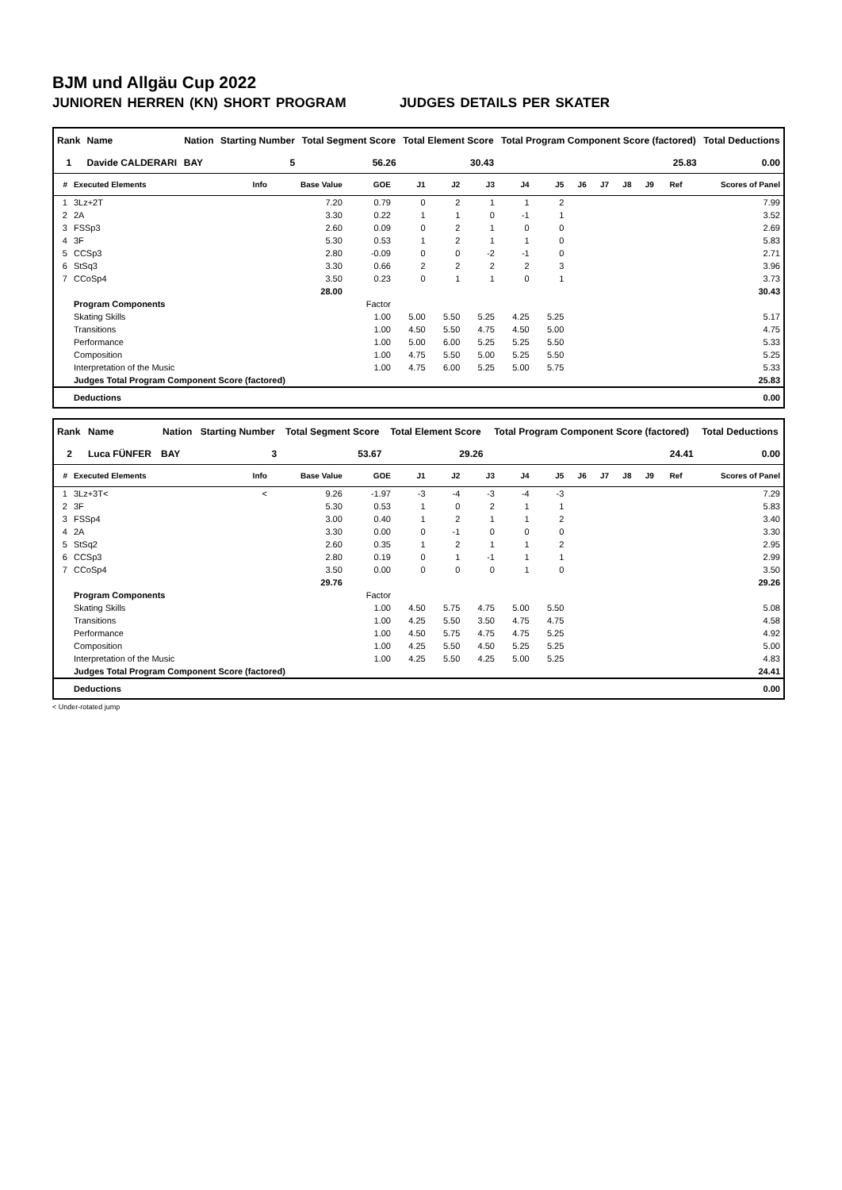BJM und Allgäu Cup 2022
JUNIOREN HERREN (KN) SHORT PROGRAM JUDGES DETAILS PER SKATER
| Rank | Name | Nation | Starting Number | Total Segment Score | Total Element Score | Total Program Component Score (factored) | Total Deductions |
| --- | --- | --- | --- | --- | --- | --- | --- |
| 1 | Davide CALDERARI | BAY | 5 | 56.26 | 30.43 | 25.83 | 0.00 |
| # | Executed Elements | Info | Base Value | GOE | J1 | J2 | J3 | J4 | J5 | J6 | J7 | J8 | J9 | Ref | Scores of Panel |
| --- | --- | --- | --- | --- | --- | --- | --- | --- | --- | --- | --- | --- | --- | --- | --- |
| 1 | 3Lz+2T | | 7.20 | 0.79 | 0 | 2 | 1 | 1 | 2 | | | | | | 7.99 |
| 2 | 2A | | 3.30 | 0.22 | 1 | 1 | 0 | -1 | 1 | | | | | | 3.52 |
| 3 | FSSp3 | | 2.60 | 0.09 | 0 | 2 | 1 | 0 | 0 | | | | | | 2.69 |
| 4 | 3F | | 5.30 | 0.53 | 1 | 2 | 1 | 1 | 0 | | | | | | 5.83 |
| 5 | CCSp3 | | 2.80 | -0.09 | 0 | 0 | -2 | -1 | 0 | | | | | | 2.71 |
| 6 | StSq3 | | 3.30 | 0.66 | 2 | 2 | 2 | 2 | 3 | | | | | | 3.96 |
| 7 | CCoSp4 | | 3.50 | 0.23 | 0 | 1 | 1 | 0 | 1 | | | | | | 3.73 |
| | | | 28.00 | | | | | | | | | | | | 30.43 |
| | Program Components | | | Factor | | | | | | | | | | | |
| | Skating Skills | | | 1.00 | 5.00 | 5.50 | 5.25 | 4.25 | 5.25 | | | | | | 5.17 |
| | Transitions | | | 1.00 | 4.50 | 5.50 | 4.75 | 4.50 | 5.00 | | | | | | 4.75 |
| | Performance | | | 1.00 | 5.00 | 6.00 | 5.25 | 5.25 | 5.50 | | | | | | 5.33 |
| | Composition | | | 1.00 | 4.75 | 5.50 | 5.00 | 5.25 | 5.50 | | | | | | 5.25 |
| | Interpretation of the Music | | | 1.00 | 4.75 | 6.00 | 5.25 | 5.00 | 5.75 | | | | | | 5.33 |
| | Judges Total Program Component Score (factored) | | | | | | | | | | | | | | 25.83 |
| | Deductions | | | | | | | | | | | | | | 0.00 |
| Rank | Name | Nation | Starting Number | Total Segment Score | Total Element Score | Total Program Component Score (factored) | Total Deductions |
| --- | --- | --- | --- | --- | --- | --- | --- |
| 2 | Luca FÜNFER | BAY | 3 | 53.67 | 29.26 | 24.41 | 0.00 |
| # | Executed Elements | Info | Base Value | GOE | J1 | J2 | J3 | J4 | J5 | J6 | J7 | J8 | J9 | Ref | Scores of Panel |
| --- | --- | --- | --- | --- | --- | --- | --- | --- | --- | --- | --- | --- | --- | --- | --- |
| 1 | 3Lz+3T< | < | 9.26 | -1.97 | -3 | -4 | -3 | -4 | -3 | | | | | | 7.29 |
| 2 | 3F | | 5.30 | 0.53 | 1 | 0 | 2 | 1 | 1 | | | | | | 5.83 |
| 3 | FSSp4 | | 3.00 | 0.40 | 1 | 2 | 1 | 1 | 2 | | | | | | 3.40 |
| 4 | 2A | | 3.30 | 0.00 | 0 | -1 | 0 | 0 | 0 | | | | | | 3.30 |
| 5 | StSq2 | | 2.60 | 0.35 | 1 | 2 | 1 | 1 | 2 | | | | | | 2.95 |
| 6 | CCSp3 | | 2.80 | 0.19 | 0 | 1 | -1 | 1 | 1 | | | | | | 2.99 |
| 7 | CCoSp4 | | 3.50 | 0.00 | 0 | 0 | 0 | 1 | 0 | | | | | | 3.50 |
| | | | 29.76 | | | | | | | | | | | | 29.26 |
| | Program Components | | | Factor | | | | | | | | | | | |
| | Skating Skills | | | 1.00 | 4.50 | 5.75 | 4.75 | 5.00 | 5.50 | | | | | | 5.08 |
| | Transitions | | | 1.00 | 4.25 | 5.50 | 3.50 | 4.75 | 4.75 | | | | | | 4.58 |
| | Performance | | | 1.00 | 4.50 | 5.75 | 4.75 | 4.75 | 5.25 | | | | | | 4.92 |
| | Composition | | | 1.00 | 4.25 | 5.50 | 4.50 | 5.25 | 5.25 | | | | | | 5.00 |
| | Interpretation of the Music | | | 1.00 | 4.25 | 5.50 | 4.25 | 5.00 | 5.25 | | | | | | 4.83 |
| | Judges Total Program Component Score (factored) | | | | | | | | | | | | | | 24.41 |
| | Deductions | | | | | | | | | | | | | | 0.00 |
< Under-rotated jump